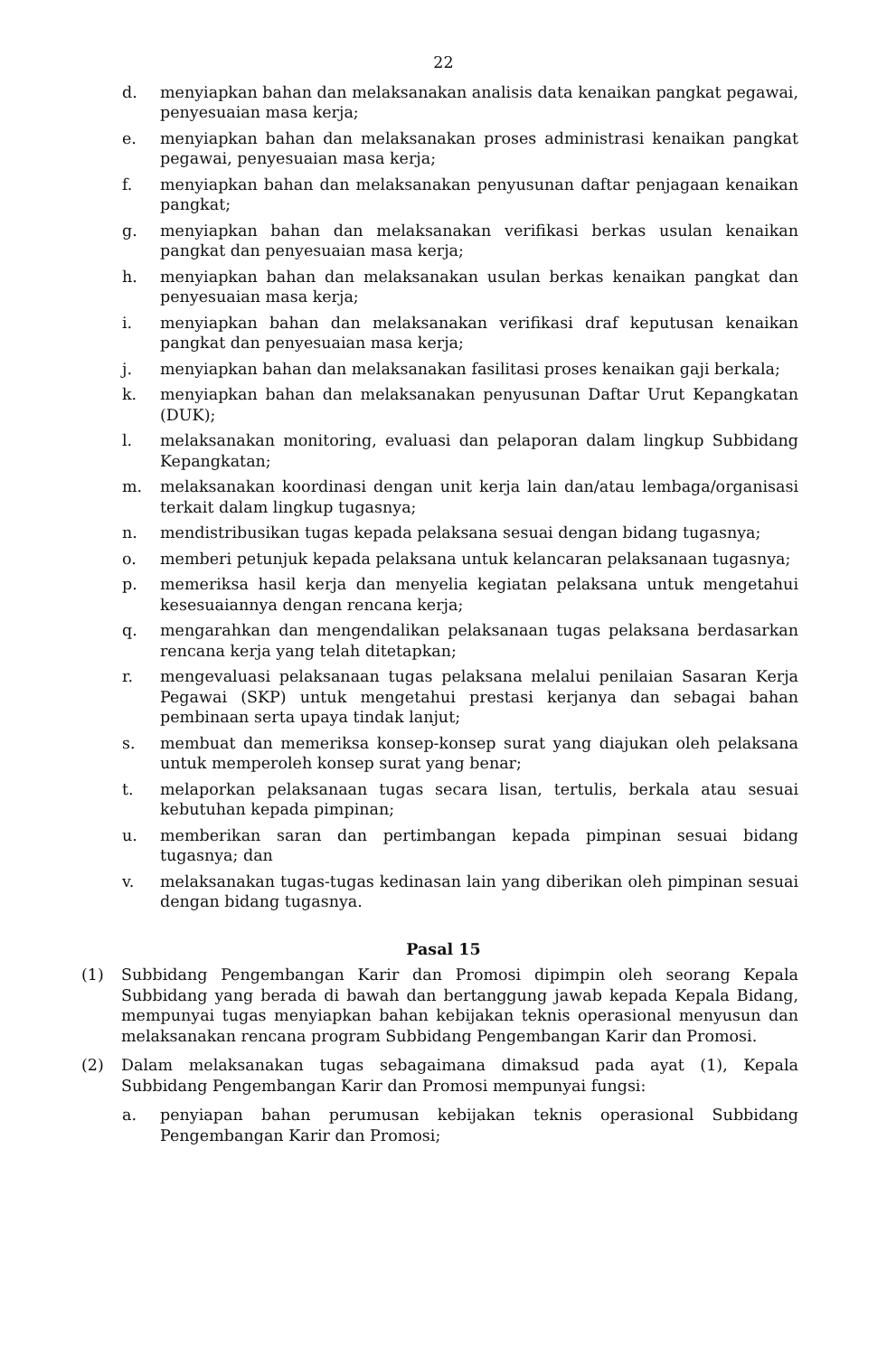22
d. menyiapkan bahan dan melaksanakan analisis data kenaikan pangkat pegawai, penyesuaian masa kerja;
e. menyiapkan bahan dan melaksanakan proses administrasi kenaikan pangkat pegawai, penyesuaian masa kerja;
f. menyiapkan bahan dan melaksanakan penyusunan daftar penjagaan kenaikan pangkat;
g. menyiapkan bahan dan melaksanakan verifikasi berkas usulan kenaikan pangkat dan penyesuaian masa kerja;
h. menyiapkan bahan dan melaksanakan usulan berkas kenaikan pangkat dan penyesuaian masa kerja;
i. menyiapkan bahan dan melaksanakan verifikasi draf keputusan kenaikan pangkat dan penyesuaian masa kerja;
j. menyiapkan bahan dan melaksanakan fasilitasi proses kenaikan gaji berkala;
k. menyiapkan bahan dan melaksanakan penyusunan Daftar Urut Kepangkatan (DUK);
l. melaksanakan monitoring, evaluasi dan pelaporan dalam lingkup Subbidang Kepangkatan;
m. melaksanakan koordinasi dengan unit kerja lain dan/atau lembaga/organisasi terkait dalam lingkup tugasnya;
n. mendistribusikan tugas kepada pelaksana sesuai dengan bidang tugasnya;
o. memberi petunjuk kepada pelaksana untuk kelancaran pelaksanaan tugasnya;
p. memeriksa hasil kerja dan menyelia kegiatan pelaksana untuk mengetahui kesesuaiannya dengan rencana kerja;
q. mengarahkan dan mengendalikan pelaksanaan tugas pelaksana berdasarkan rencana kerja yang telah ditetapkan;
r. mengevaluasi pelaksanaan tugas pelaksana melalui penilaian Sasaran Kerja Pegawai (SKP) untuk mengetahui prestasi kerjanya dan sebagai bahan pembinaan serta upaya tindak lanjut;
s. membuat dan memeriksa konsep-konsep surat yang diajukan oleh pelaksana untuk memperoleh konsep surat yang benar;
t. melaporkan pelaksanaan tugas secara lisan, tertulis, berkala atau sesuai kebutuhan kepada pimpinan;
u. memberikan saran dan pertimbangan kepada pimpinan sesuai bidang tugasnya; dan
v. melaksanakan tugas-tugas kedinasan lain yang diberikan oleh pimpinan sesuai dengan bidang tugasnya.
Pasal 15
(1) Subbidang Pengembangan Karir dan Promosi dipimpin oleh seorang Kepala Subbidang yang berada di bawah dan bertanggung jawab kepada Kepala Bidang, mempunyai tugas menyiapkan bahan kebijakan teknis operasional menyusun dan melaksanakan rencana program Subbidang Pengembangan Karir dan Promosi.
(2) Dalam melaksanakan tugas sebagaimana dimaksud pada ayat (1), Kepala Subbidang Pengembangan Karir dan Promosi mempunyai fungsi:
a. penyiapan bahan perumusan kebijakan teknis operasional Subbidang Pengembangan Karir dan Promosi;